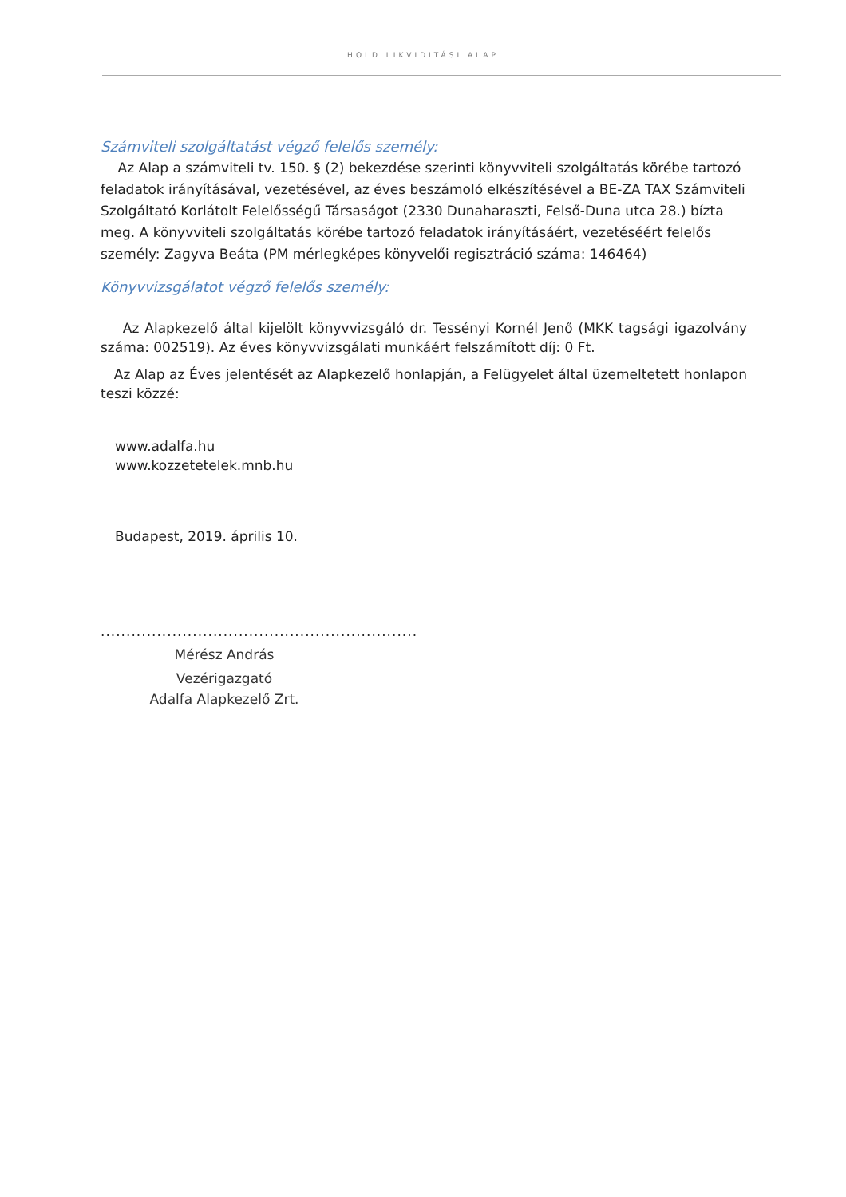HOLD LIKVIDITÁSI ALAP
Számviteli szolgáltatást végző felelős személy:
Az Alap a számviteli tv. 150. § (2) bekezdése szerinti könyvviteli szolgáltatás körébe tartozó feladatok irányításával, vezetésével, az éves beszámoló elkészítésével a BE-ZA TAX Számviteli Szolgáltató Korlátolt Felelősségű Társaságot (2330 Dunaharaszti, Felső-Duna utca 28.) bízta meg. A könyvviteli szolgáltatás körébe tartozó feladatok irányításáért, vezetéséért felelős személy: Zagyva Beáta (PM mérlegképes könyvelői regisztráció száma: 146464)
Könyvvizsgálatot végző felelős személy:
Az Alapkezelő által kijelölt könyvvizsgáló dr. Tessényi Kornél Jenő (MKK tagsági igazolvány száma: 002519). Az éves könyvvizsgálati munkáért felszámított díj: 0 Ft.
Az Alap az Éves jelentését az Alapkezelő honlapján, a Felügyelet által üzemeltetett honlapon teszi közzé:
www.adalfa.hu
www.kozzetetelek.mnb.hu
Budapest, 2019. április 10.
..............................................................
Mérész András
Vezérigazgató
Adalfa Alapkezelő Zrt.